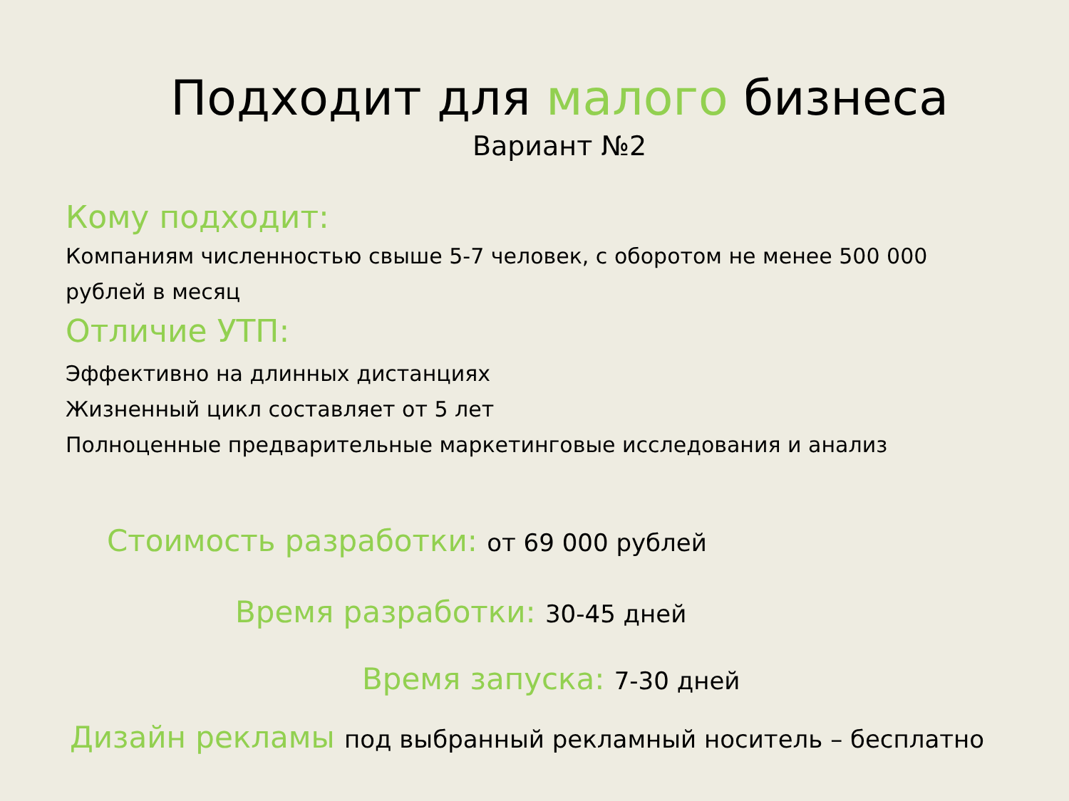Подходит для малого бизнеса
Вариант №2
Кому подходит:
Компаниям численностью свыше 5-7 человек, с оборотом не менее 500 000 рублей в месяц
Отличие УТП:
Эффективно на длинных дистанциях
Жизненный цикл составляет от 5 лет
Полноценные предварительные маркетинговые исследования и анализ
Стоимость разработки: от 69 000 рублей
Время разработки: 30-45 дней
Время запуска: 7-30 дней
Дизайн рекламы под выбранный рекламный носитель – бесплатно